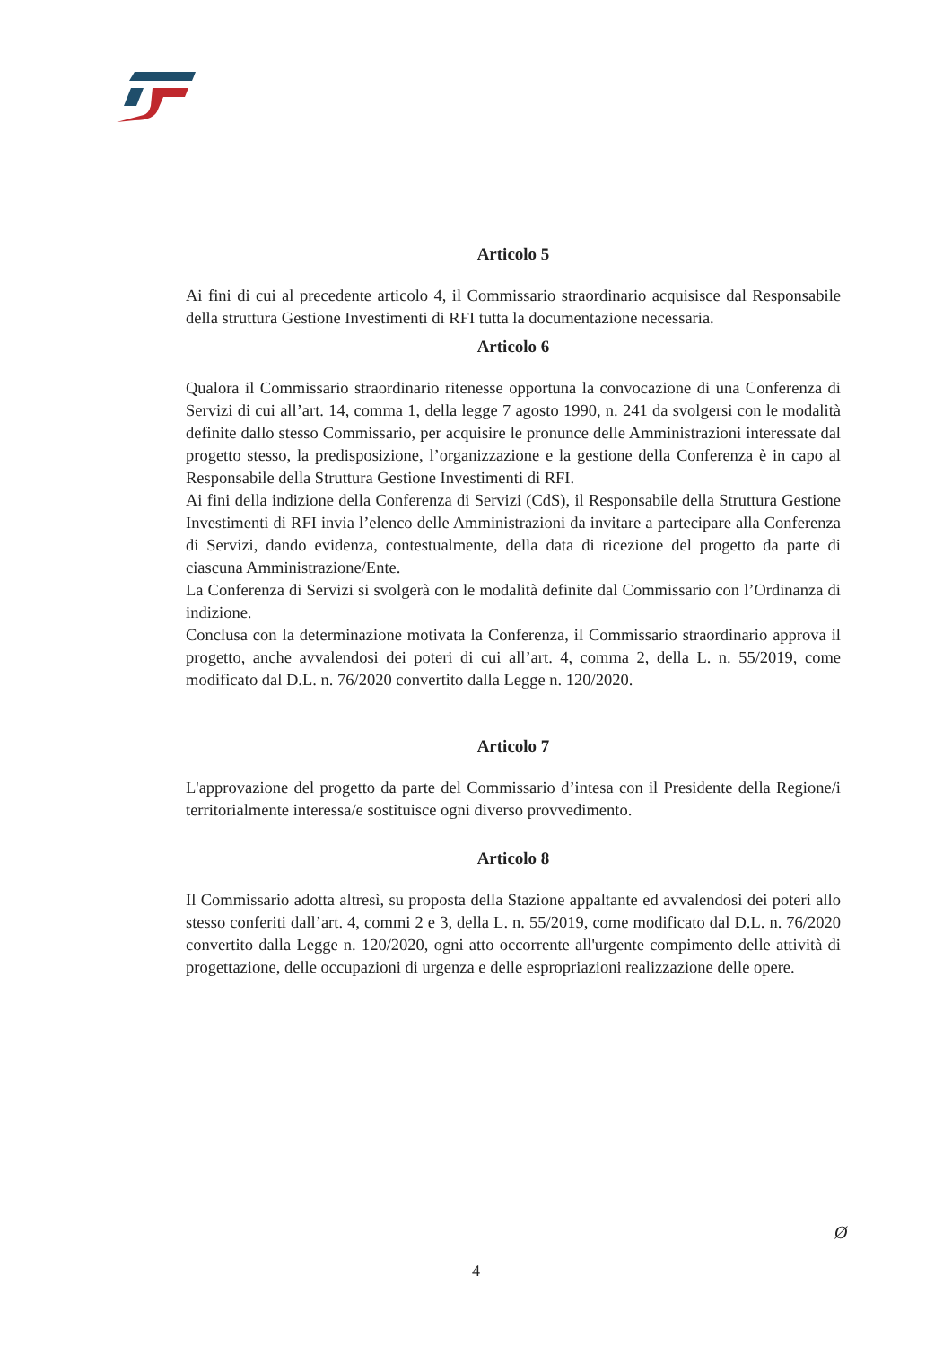Articolo 5
Ai fini di cui al precedente articolo 4, il Commissario straordinario acquisisce dal Responsabile della struttura Gestione Investimenti di RFI tutta la documentazione necessaria.
Articolo 6
Qualora il Commissario straordinario ritenesse opportuna la convocazione di una Conferenza di Servizi di cui all’art. 14, comma 1, della legge 7 agosto 1990, n. 241 da svolgersi con le modalità definite dallo stesso Commissario, per acquisire le pronunce delle Amministrazioni interessate dal progetto stesso, la predisposizione, l’organizzazione e la gestione della Conferenza è in capo al Responsabile della Struttura Gestione Investimenti di RFI.
Ai fini della indizione della Conferenza di Servizi (CdS), il Responsabile della Struttura Gestione Investimenti di RFI invia l’elenco delle Amministrazioni da invitare a partecipare alla Conferenza di Servizi, dando evidenza, contestualmente, della data di ricezione del progetto da parte di ciascuna Amministrazione/Ente.
La Conferenza di Servizi si svolgerà con le modalità definite dal Commissario con l’Ordinanza di indizione.
Conclusa con la determinazione motivata la Conferenza, il Commissario straordinario approva il progetto, anche avvalendosi dei poteri di cui all’art. 4, comma 2, della L. n. 55/2019, come modificato dal D.L. n. 76/2020 convertito dalla Legge n. 120/2020.
Articolo 7
L'approvazione del progetto da parte del Commissario d’intesa con il Presidente della Regione/i territorialmente interessa/e sostituisce ogni diverso provvedimento.
Articolo 8
Il Commissario adotta altresì, su proposta della Stazione appaltante ed avvalendosi dei poteri allo stesso conferiti dall’art. 4, commi 2 e 3, della L. n. 55/2019, come modificato dal D.L. n. 76/2020 convertito dalla Legge n. 120/2020, ogni atto occorrente all'urgente compimento delle attività di progettazione, delle occupazioni di urgenza e delle espropriazioni realizzazione delle opere.
Ø
4